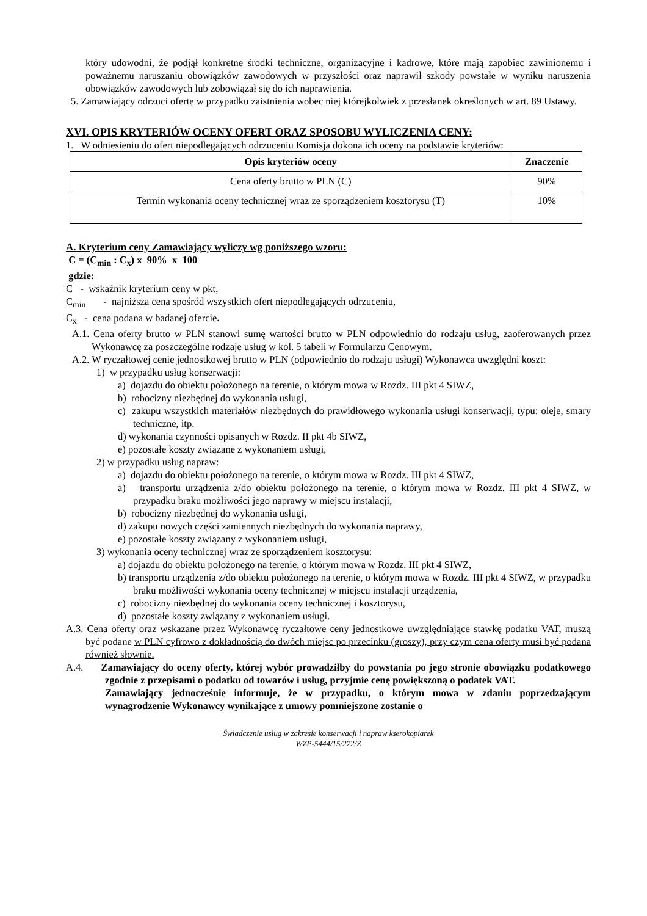który udowodni, że podjął konkretne środki techniczne, organizacyjne i kadrowe, które mają zapobiec zawinionemu i poważnemu naruszaniu obowiązków zawodowych w przyszłości oraz naprawił szkody powstałe w wyniku naruszenia obowiązków zawodowych lub zobowiązał się do ich naprawienia.
5. Zamawiający odrzuci ofertę w przypadku zaistnienia wobec niej którejkolwiek z przesłanek określonych w art. 89 Ustawy.
XVI. OPIS KRYTERIÓW OCENY OFERT ORAZ SPOSOBU WYLICZENIA CENY:
1. W odniesieniu do ofert niepodlegających odrzuceniu Komisja dokona ich oceny na podstawie kryteriów:
| Opis kryteriów oceny | Znaczenie |
| --- | --- |
| Cena oferty brutto w PLN (C) | 90% |
| Termin wykonania oceny technicznej wraz ze sporządzeniem kosztorysu (T) | 10% |
A. Kryterium ceny Zamawiający wyliczy wg poniższego wzoru:
C = (C<sub>min</sub> : C<sub>x</sub>) x 90% x 100
gdzie:
C - wskaźnik kryterium ceny w pkt,
C<sub>min</sub> - najniższa cena spośród wszystkich ofert niepodlegających odrzuceniu,
C<sub>x</sub> - cena podana w badanej ofercie.
A.1. Cena oferty brutto w PLN stanowi sumę wartości brutto w PLN odpowiednio do rodzaju usług, zaoferowanych przez Wykonawcę za poszczególne rodzaje usług w kol. 5 tabeli w Formularzu Cenowym.
A.2. W ryczałtowej cenie jednostkowej brutto w PLN (odpowiednio do rodzaju usługi) Wykonawca uwzględni koszt:
1) w przypadku usług konserwacji:
a) dojazdu do obiektu położonego na terenie, o którym mowa w Rozdz. III pkt 4 SIWZ,
b) robocizny niezbędnej do wykonania usługi,
c) zakupu wszystkich materiałów niezbędnych do prawidłowego wykonania usługi konserwacji, typu: oleje, smary techniczne, itp.
d) wykonania czynności opisanych w Rozdz. II pkt 4b SIWZ,
e) pozostałe koszty związane z wykonaniem usługi,
2) w przypadku usług napraw:
a) dojazdu do obiektu położonego na terenie, o którym mowa w Rozdz. III pkt 4 SIWZ,
a) transportu urządzenia z/do obiektu położonego na terenie, o którym mowa w Rozdz. III pkt 4 SIWZ, w przypadku braku możliwości jego naprawy w miejscu instalacji,
b) robocizny niezbędnej do wykonania usługi,
d) zakupu nowych części zamiennych niezbędnych do wykonania naprawy,
e) pozostałe koszty związany z wykonaniem usługi,
3) wykonania oceny technicznej wraz ze sporządzeniem kosztorysu:
a) dojazdu do obiektu położonego na terenie, o którym mowa w Rozdz. III pkt 4 SIWZ,
b) transportu urządzenia z/do obiektu położonego na terenie, o którym mowa w Rozdz. III pkt 4 SIWZ, w przypadku braku możliwości wykonania oceny technicznej w miejscu instalacji urządzenia,
c) robocizny niezbędnej do wykonania oceny technicznej i kosztorysu,
d) pozostałe koszty związany z wykonaniem usługi.
A.3. Cena oferty oraz wskazane przez Wykonawcę ryczałtowe ceny jednostkowe uwzględniające stawkę podatku VAT, muszą być podane w PLN cyfrowo z dokładnością do dwóch miejsc po przecinku (groszy), przy czym cena oferty musi być podana również słownie.
A.4. Zamawiający do oceny oferty, której wybór prowadziłby do powstania po jego stronie obowiązku podatkowego zgodnie z przepisami o podatku od towarów i usług, przyjmie cenę powiększoną o podatek VAT.
Zamawiający jednocześnie informuje, że w przypadku, o którym mowa w zdaniu poprzedzającym wynagrodzenie Wykonawcy wynikające z umowy pomniejszone zostanie o
Świadczenie usług w zakresie konserwacji i napraw kserokopiarek
WZP-5444/15/272/Z